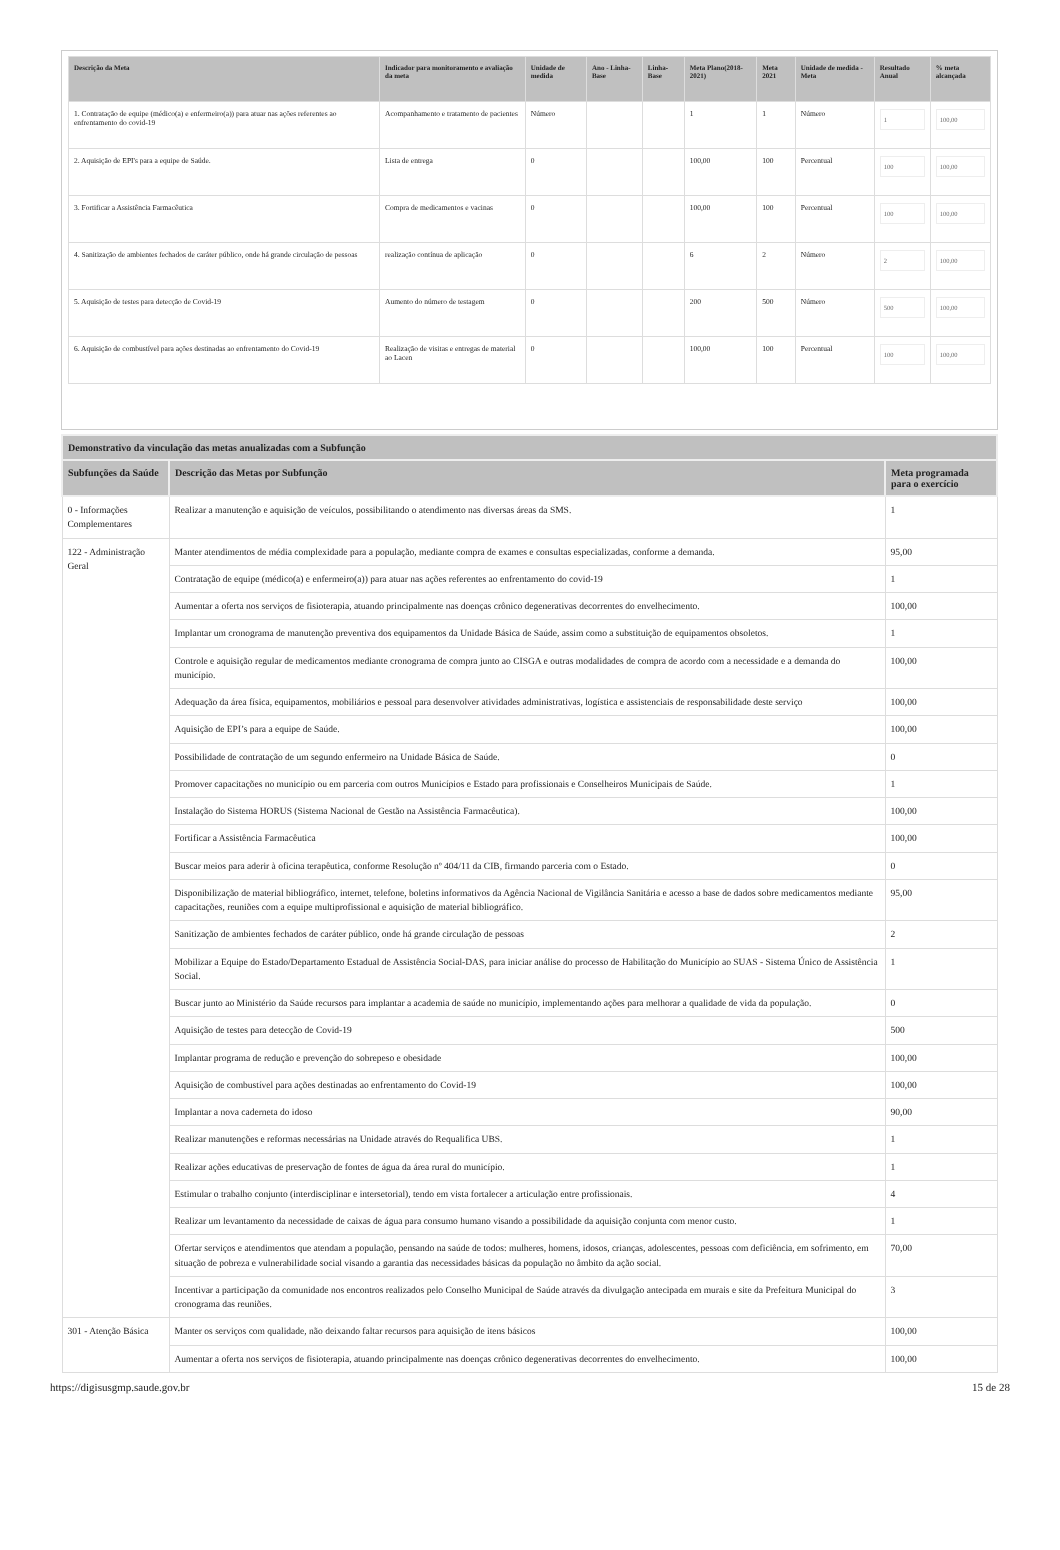| Descrição da Meta | Indicador para monitoramento e avaliação da meta | Unidade de medida | Ano - Linha-Base | Linha-Base | Meta Plano(2018-2021) | Meta 2021 | Unidade de medida - Meta | Resultado Anual | % meta alcançada |
| --- | --- | --- | --- | --- | --- | --- | --- | --- | --- |
| 1. Contratação de equipe (médico(a) e enfermeiro(a)) para atuar nas ações referentes ao enfrentamento do covid-19 | Acompanhamento e tratamento de pacientes | Número | | | 1 | 1 | Número | 1 | 100,00 |
| 2. Aquisição de EPI's para a equipe de Saúde. | Lista de entrega | 0 | | | 100,00 | 100 | Percentual | 100 | 100,00 |
| 3. Fortificar a Assistência Farmacêutica | Compra de medicamentos e vacinas | 0 | | | 100,00 | 100 | Percentual | 100 | 100,00 |
| 4. Sanitização de ambientes fechados de caráter público, onde há grande circulação de pessoas | realização contínua de aplicação | 0 | | | 6 | 2 | Número | 2 | 100,00 |
| 5. Aquisição de testes para detecção de Covid-19 | Aumento do número de testagem | 0 | | | 200 | 500 | Número | 500 | 100,00 |
| 6. Aquisição de combustível para ações destinadas ao enfrentamento do Covid-19 | Realização de visitas e entregas de material ao Lacen | 0 | | | 100,00 | 100 | Percentual | 100 | 100,00 |
| Demonstrativo da vinculação das metas anualizadas com a Subfunção | | |
| --- | --- | --- |
| Subfunções da Saúde | Descrição das Metas por Subfunção | Meta programada para o exercício |
| 0 - Informações Complementares | Realizar a manutenção e aquisição de veículos, possibilitando o atendimento nas diversas áreas da SMS. | 1 |
| 122 - Administração Geral | Manter atendimentos de média complexidade para a população, mediante compra de exames e consultas especializadas, conforme a demanda. | 95,00 |
| | Contratação de equipe (médico(a) e enfermeiro(a)) para atuar nas ações referentes ao enfrentamento do covid-19 | 1 |
| | Aumentar a oferta nos serviços de fisioterapia, atuando principalmente nas doenças crônico degenerativas decorrentes do envelhecimento. | 100,00 |
| | Implantar um cronograma de manutenção preventiva dos equipamentos da Unidade Básica de Saúde, assim como a substituição de equipamentos obsoletos. | 1 |
| | Controle e aquisição regular de medicamentos mediante cronograma de compra junto ao CISGA e outras modalidades de compra de acordo com a necessidade e a demanda do município. | 100,00 |
| | Adequação da área física, equipamentos, mobiliários e pessoal para desenvolver atividades administrativas, logística e assistenciais de responsabilidade deste serviço | 100,00 |
| | Aquisição de EPI’s para a equipe de Saúde. | 100,00 |
| | Possibilidade de contratação de um segundo enfermeiro na Unidade Básica de Saúde. | 0 |
| | Promover capacitações no município ou em parceria com outros Municípios e Estado para profissionais e Conselheiros Municipais de Saúde. | 1 |
| | Instalação do Sistema HORUS (Sistema Nacional de Gestão na Assistência Farmacêutica). | 100,00 |
| | Fortificar a Assistência Farmacêutica | 100,00 |
| | Buscar meios para aderir à oficina terapêutica, conforme Resolução nº 404/11 da CIB, firmando parceria com o Estado. | 0 |
| | Disponibilização de material bibliográfico, internet, telefone, boletins informativos da Agência Nacional de Vigilância Sanitária e acesso a base de dados sobre medicamentos mediante capacitações, reuniões com a equipe multiprofissional e aquisição de material bibliográfico. | 95,00 |
| | Sanitização de ambientes fechados de caráter público, onde há grande circulação de pessoas | 2 |
| | Mobilizar a Equipe do Estado/Departamento Estadual de Assistência Social-DAS, para iniciar análise do processo de Habilitação do Município ao SUAS - Sistema Único de Assistência Social. | 1 |
| | Buscar junto ao Ministério da Saúde recursos para implantar a academia de saúde no município, implementando ações para melhorar a qualidade de vida da população. | 0 |
| | Aquisição de testes para detecção de Covid-19 | 500 |
| | Implantar programa de redução e prevenção do sobrepeso e obesidade | 100,00 |
| | Aquisição de combustível para ações destinadas ao enfrentamento do Covid-19 | 100,00 |
| | Implantar a nova caderneta do idoso | 90,00 |
| | Realizar manutenções e reformas necessárias na Unidade através do Requalifica UBS. | 1 |
| | Realizar ações educativas de preservação de fontes de água da área rural do município. | 1 |
| | Estimular o trabalho conjunto (interdisciplinar e intersetorial), tendo em vista fortalecer a articulação entre profissionais. | 4 |
| | Realizar um levantamento da necessidade de caixas de água para consumo humano visando a possibilidade da aquisição conjunta com menor custo. | 1 |
| | Ofertar serviços e atendimentos que atendam a população, pensando na saúde de todos: mulheres, homens, idosos, crianças, adolescentes, pessoas com deficiência, em sofrimento, em situação de pobreza e vulnerabilidade social visando a garantia das necessidades básicas da população no âmbito da ação social. | 70,00 |
| | Incentivar a participação da comunidade nos encontros realizados pelo Conselho Municipal de Saúde através da divulgação antecipada em murais e site da Prefeitura Municipal do cronograma das reuniões. | 3 |
| 301 - Atenção Básica | Manter os serviços com qualidade, não deixando faltar recursos para aquisição de itens básicos | 100,00 |
| | Aumentar a oferta nos serviços de fisioterapia, atuando principalmente nas doenças crônico degenerativas decorrentes do envelhecimento. | 100,00 |
https://digisusgmp.saude.gov.br 15 de 28